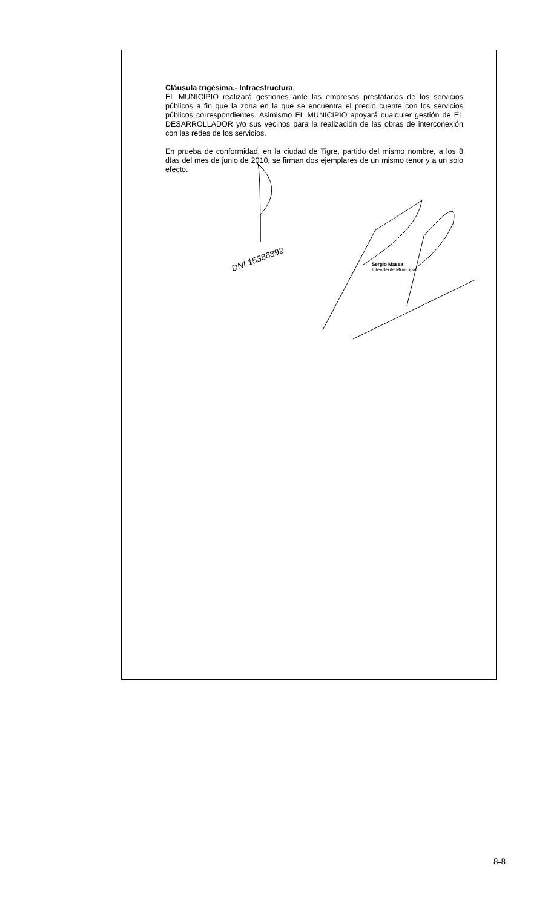Cláusula trigésima.- Infraestructura.
EL MUNICIPIO realizará gestiones ante las empresas prestatarias de los servicios públicos a fin que la zona en la que se encuentra el predio cuente con los servicios públicos correspondientes. Asimismo EL MUNICIPIO apoyará cualquier gestión de EL DESARROLLADOR y/o sus vecinos para la realización de las obras de interconexión con las redes de los servicios.
En prueba de conformidad, en la ciudad de Tigre, partido del mismo nombre, a los 8 días del mes de junio de 2010, se firman dos ejemplares de un mismo tenor y a un solo efecto.
DNI 15386892
Sergio Massa
Intendente Municipal
8-8